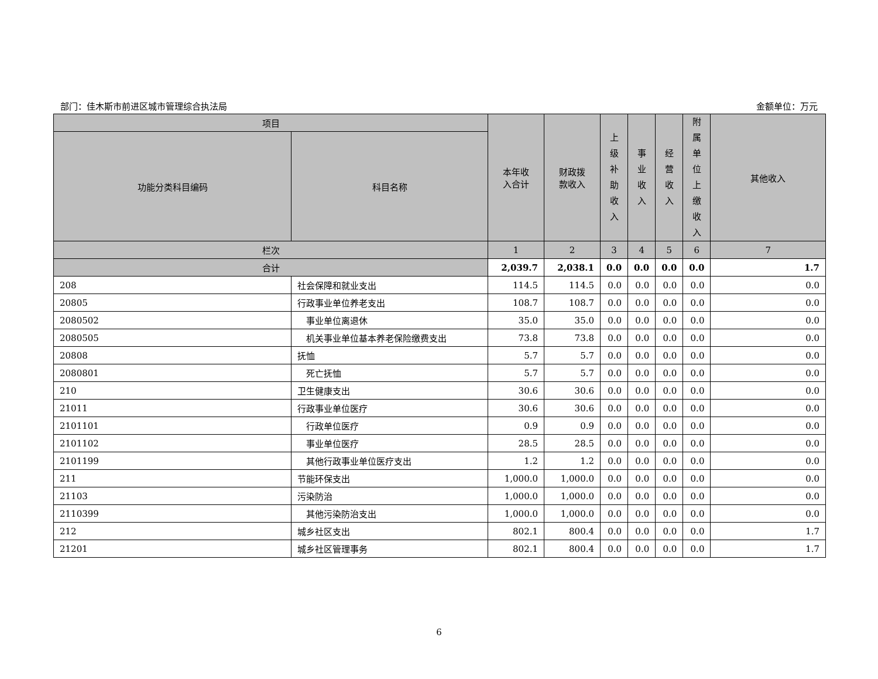部门：佳木斯市前进区城市管理综合执法局 金额单位：万元
| 项目 | | 本年收 入合计 | 财政拨 款收入 | 上 级 补 助 收 入 | 事 业 收 入 | 经 营 收 入 | 附 属 单 位 上 缴 收 入 | 其他收入 |
| --- | --- | --- | --- | --- | --- | --- | --- | --- |
| 功能分类科目编码 | 科目名称 | | | | | | | |
| 栏次 | | 1 | 2 | 3 | 4 | 5 | 6 | 7 |
| 合计 | | 2,039.7 | 2,038.1 | 0.0 | 0.0 | 0.0 | 0.0 | 1.7 |
| 208 | 社会保障和就业支出 | 114.5 | 114.5 | 0.0 | 0.0 | 0.0 | 0.0 | 0.0 |
| 20805 | 行政事业单位养老支出 | 108.7 | 108.7 | 0.0 | 0.0 | 0.0 | 0.0 | 0.0 |
| 2080502 | 事业单位离退休 | 35.0 | 35.0 | 0.0 | 0.0 | 0.0 | 0.0 | 0.0 |
| 2080505 | 机关事业单位基本养老保险缴费支出 | 73.8 | 73.8 | 0.0 | 0.0 | 0.0 | 0.0 | 0.0 |
| 20808 | 抚恤 | 5.7 | 5.7 | 0.0 | 0.0 | 0.0 | 0.0 | 0.0 |
| 2080801 | 死亡抚恤 | 5.7 | 5.7 | 0.0 | 0.0 | 0.0 | 0.0 | 0.0 |
| 210 | 卫生健康支出 | 30.6 | 30.6 | 0.0 | 0.0 | 0.0 | 0.0 | 0.0 |
| 21011 | 行政事业单位医疗 | 30.6 | 30.6 | 0.0 | 0.0 | 0.0 | 0.0 | 0.0 |
| 2101101 | 行政单位医疗 | 0.9 | 0.9 | 0.0 | 0.0 | 0.0 | 0.0 | 0.0 |
| 2101102 | 事业单位医疗 | 28.5 | 28.5 | 0.0 | 0.0 | 0.0 | 0.0 | 0.0 |
| 2101199 | 其他行政事业单位医疗支出 | 1.2 | 1.2 | 0.0 | 0.0 | 0.0 | 0.0 | 0.0 |
| 211 | 节能环保支出 | 1,000.0 | 1,000.0 | 0.0 | 0.0 | 0.0 | 0.0 | 0.0 |
| 21103 | 污染防治 | 1,000.0 | 1,000.0 | 0.0 | 0.0 | 0.0 | 0.0 | 0.0 |
| 2110399 | 其他污染防治支出 | 1,000.0 | 1,000.0 | 0.0 | 0.0 | 0.0 | 0.0 | 0.0 |
| 212 | 城乡社区支出 | 802.1 | 800.4 | 0.0 | 0.0 | 0.0 | 0.0 | 1.7 |
| 21201 | 城乡社区管理事务 | 802.1 | 800.4 | 0.0 | 0.0 | 0.0 | 0.0 | 1.7 |
6